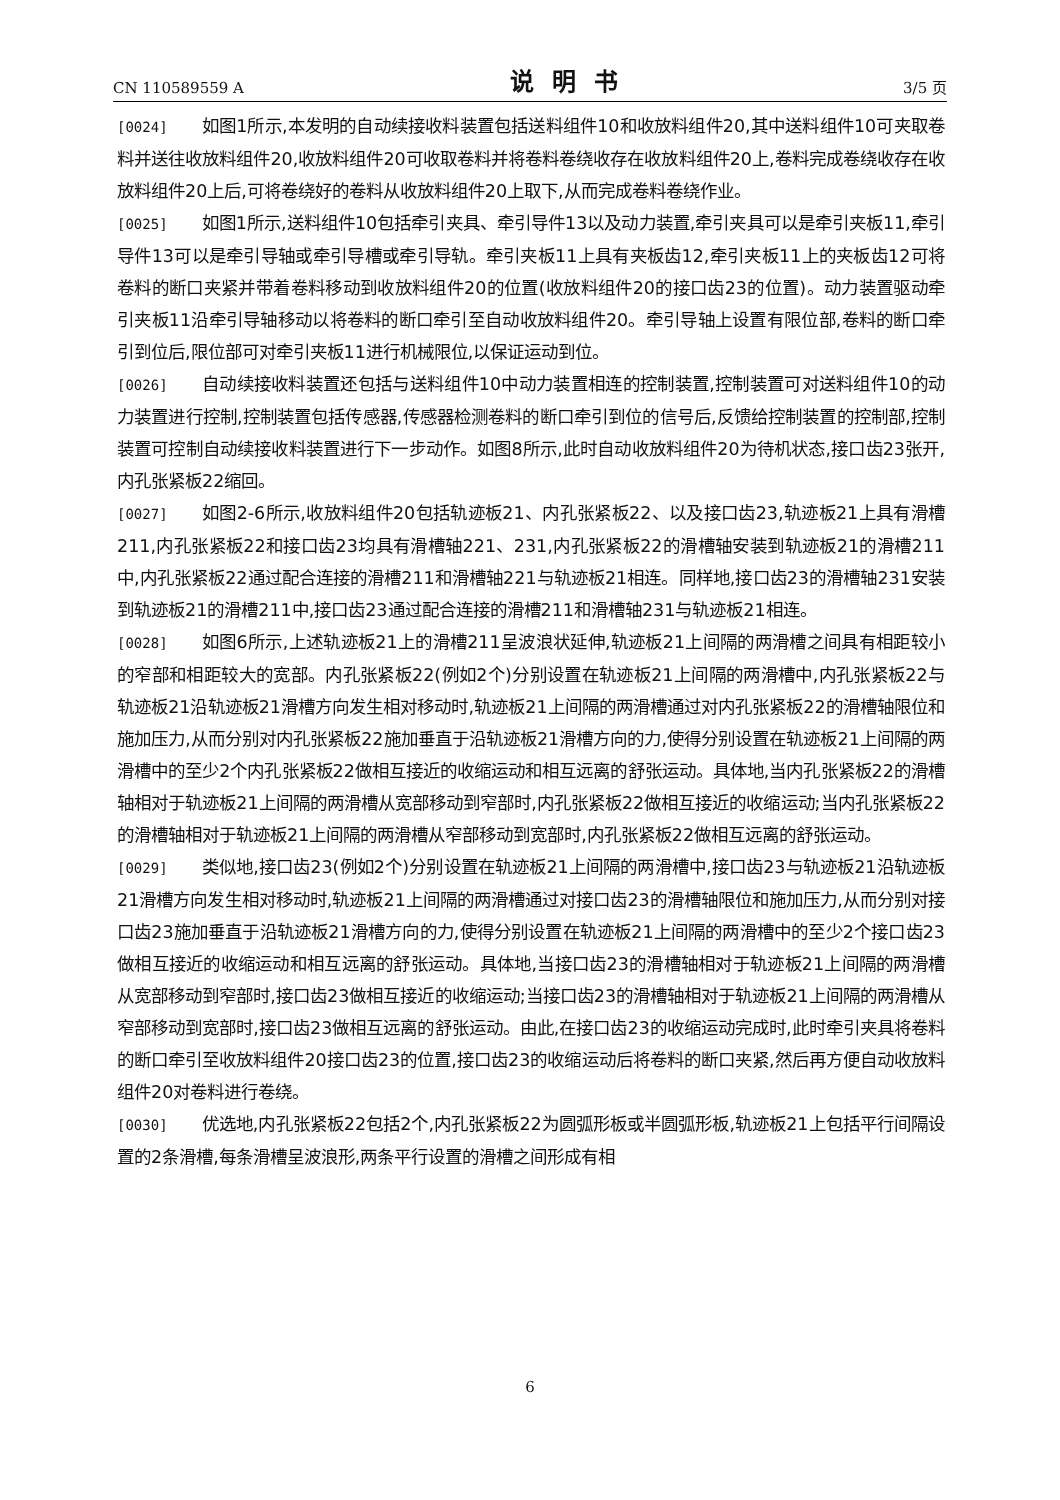CN 110589559 A 说明书 3/5 页
[0024] 如图1所示,本发明的自动续接收料装置包括送料组件10和收放料组件20,其中送料组件10可夹取卷料并送往收放料组件20,收放料组件20可收取卷料并将卷料卷绕收存在收放料组件20上,卷料完成卷绕收存在收放料组件20上后,可将卷绕好的卷料从收放料组件20上取下,从而完成卷料卷绕作业。
[0025] 如图1所示,送料组件10包括牵引夹具、牵引导件13以及动力装置,牵引夹具可以是牵引夹板11,牵引导件13可以是牵引导轴或牵引导槽或牵引导轨。牵引夹板11上具有夹板齿12,牵引夹板11上的夹板齿12可将卷料的断口夹紧并带着卷料移动到收放料组件20的位置(收放料组件20的接口齿23的位置)。动力装置驱动牵引夹板11沿牵引导轴移动以将卷料的断口牵引至自动收放料组件20。牵引导轴上设置有限位部,卷料的断口牵引到位后,限位部可对牵引夹板11进行机械限位,以保证运动到位。
[0026] 自动续接收料装置还包括与送料组件10中动力装置相连的控制装置,控制装置可对送料组件10的动力装置进行控制,控制装置包括传感器,传感器检测卷料的断口牵引到位的信号后,反馈给控制装置的控制部,控制装置可控制自动续接收料装置进行下一步动作。如图8所示,此时自动收放料组件20为待机状态,接口齿23张开,内孔张紧板22缩回。
[0027] 如图2-6所示,收放料组件20包括轨迹板21、内孔张紧板22、以及接口齿23,轨迹板21上具有滑槽211,内孔张紧板22和接口齿23均具有滑槽轴221、231,内孔张紧板22的滑槽轴安装到轨迹板21的滑槽211中,内孔张紧板22通过配合连接的滑槽211和滑槽轴221与轨迹板21相连。同样地,接口齿23的滑槽轴231安装到轨迹板21的滑槽211中,接口齿23通过配合连接的滑槽211和滑槽轴231与轨迹板21相连。
[0028] 如图6所示,上述轨迹板21上的滑槽211呈波浪状延伸,轨迹板21上间隔的两滑槽之间具有相距较小的窄部和相距较大的宽部。内孔张紧板22(例如2个)分别设置在轨迹板21上间隔的两滑槽中,内孔张紧板22与轨迹板21沿轨迹板21滑槽方向发生相对移动时,轨迹板21上间隔的两滑槽通过对内孔张紧板22的滑槽轴限位和施加压力,从而分别对内孔张紧板22施加垂直于沿轨迹板21滑槽方向的力,使得分别设置在轨迹板21上间隔的两滑槽中的至少2个内孔张紧板22做相互接近的收缩运动和相互远离的舒张运动。具体地,当内孔张紧板22的滑槽轴相对于轨迹板21上间隔的两滑槽从宽部移动到窄部时,内孔张紧板22做相互接近的收缩运动;当内孔张紧板22的滑槽轴相对于轨迹板21上间隔的两滑槽从窄部移动到宽部时,内孔张紧板22做相互远离的舒张运动。
[0029] 类似地,接口齿23(例如2个)分别设置在轨迹板21上间隔的两滑槽中,接口齿23与轨迹板21沿轨迹板21滑槽方向发生相对移动时,轨迹板21上间隔的两滑槽通过对接口齿23的滑槽轴限位和施加压力,从而分别对接口齿23施加垂直于沿轨迹板21滑槽方向的力,使得分别设置在轨迹板21上间隔的两滑槽中的至少2个接口齿23做相互接近的收缩运动和相互远离的舒张运动。具体地,当接口齿23的滑槽轴相对于轨迹板21上间隔的两滑槽从宽部移动到窄部时,接口齿23做相互接近的收缩运动;当接口齿23的滑槽轴相对于轨迹板21上间隔的两滑槽从窄部移动到宽部时,接口齿23做相互远离的舒张运动。由此,在接口齿23的收缩运动完成时,此时牵引夹具将卷料的断口牵引至收放料组件20接口齿23的位置,接口齿23的收缩运动后将卷料的断口夹紧,然后再方便自动收放料组件20对卷料进行卷绕。
[0030] 优选地,内孔张紧板22包括2个,内孔张紧板22为圆弧形板或半圆弧形板,轨迹板21上包括平行间隔设置的2条滑槽,每条滑槽呈波浪形,两条平行设置的滑槽之间形成有相
6